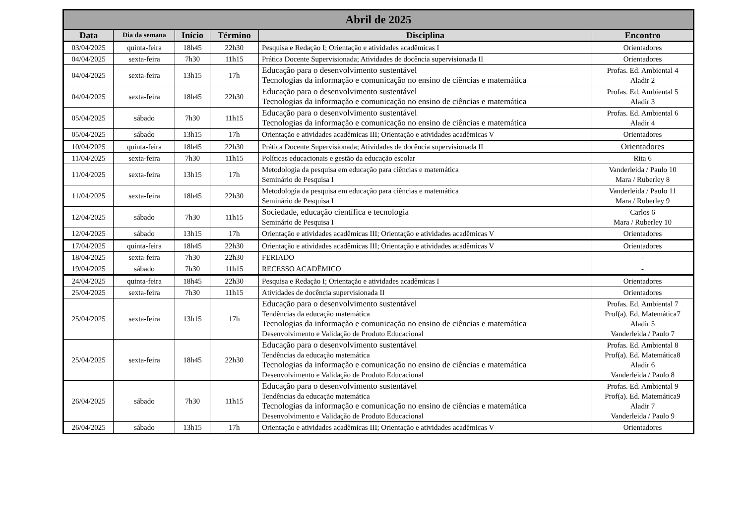| Abril de 2025 | | | | | |
| --- | --- | --- | --- | --- | --- |
| Data | Dia da semana | Início | Término | Disciplina | Encontro |
| 03/04/2025 | quinta-feira | 18h45 | 22h30 | Pesquisa e Redação I; Orientação e atividades acadêmicas I | Orientadores |
| 04/04/2025 | sexta-feira | 7h30 | 11h15 | Prática Docente Supervisionada; Atividades de docência supervisionada II | Orientadores |
| 04/04/2025 | sexta-feira | 13h15 | 17h | Educação para o desenvolvimento sustentável Tecnologias da informação e comunicação no ensino de ciências e matemática | Profas. Ed. Ambiental 4 Aladir 2 |
| 04/04/2025 | sexta-feira | 18h45 | 22h30 | Educação para o desenvolvimento sustentável Tecnologias da informação e comunicação no ensino de ciências e matemática | Profas. Ed. Ambiental 5 Aladir 3 |
| 05/04/2025 | sábado | 7h30 | 11h15 | Educação para o desenvolvimento sustentável Tecnologias da informação e comunicação no ensino de ciências e matemática | Profas. Ed. Ambiental 6 Aladir 4 |
| 05/04/2025 | sábado | 13h15 | 17h | Orientação e atividades acadêmicas III; Orientação e atividades acadêmicas V | Orientadores |
| 10/04/2025 | quinta-feira | 18h45 | 22h30 | Prática Docente Supervisionada; Atividades de docência supervisionada II | Orientadores |
| 11/04/2025 | sexta-feira | 7h30 | 11h15 | Políticas educacionais e gestão da educação escolar | Rita 6 |
| 11/04/2025 | sexta-feira | 13h15 | 17h | Metodologia da pesquisa em educação para ciências e matemática Seminário de Pesquisa I | Vanderleida / Paulo 10 Mara / Ruberley 8 |
| 11/04/2025 | sexta-feira | 18h45 | 22h30 | Metodologia da pesquisa em educação para ciências e matemática Seminário de Pesquisa I | Vanderleida / Paulo 11 Mara / Ruberley 9 |
| 12/04/2025 | sábado | 7h30 | 11h15 | Sociedade, educação científica e tecnologia Seminário de Pesquisa I | Carlos 6 Mara / Ruberley 10 |
| 12/04/2025 | sábado | 13h15 | 17h | Orientação e atividades acadêmicas III; Orientação e atividades acadêmicas V | Orientadores |
| 17/04/2025 | quinta-feira | 18h45 | 22h30 | Orientação e atividades acadêmicas III; Orientação e atividades acadêmicas V | Orientadores |
| 18/04/2025 | sexta-feira | 7h30 | 22h30 | FERIADO | - |
| 19/04/2025 | sábado | 7h30 | 11h15 | RECESSO ACADÊMICO | - |
| 24/04/2025 | quinta-feira | 18h45 | 22h30 | Pesquisa e Redação I; Orientação e atividades acadêmicas I | Orientadores |
| 25/04/2025 | sexta-feira | 7h30 | 11h15 | Atividades de docência supervisionada II | Orientadores |
| 25/04/2025 | sexta-feira | 13h15 | 17h | Educação para o desenvolvimento sustentável Tendências da educação matemática Tecnologias da informação e comunicação no ensino de ciências e matemática Desenvolvimento e Validação de Produto Educacional | Profas. Ed. Ambiental 7 Prof(a). Ed. Matemática7 Aladir 5 Vanderleida / Paulo 7 |
| 25/04/2025 | sexta-feira | 18h45 | 22h30 | Educação para o desenvolvimento sustentável Tendências da educação matemática Tecnologias da informação e comunicação no ensino de ciências e matemática Desenvolvimento e Validação de Produto Educacional | Profas. Ed. Ambiental 8 Prof(a). Ed. Matemática8 Aladir 6 Vanderleida / Paulo 8 |
| 26/04/2025 | sábado | 7h30 | 11h15 | Educação para o desenvolvimento sustentável Tendências da educação matemática Tecnologias da informação e comunicação no ensino de ciências e matemática Desenvolvimento e Validação de Produto Educacional | Profas. Ed. Ambiental 9 Prof(a). Ed. Matemática9 Aladir 7 Vanderleida / Paulo 9 |
| 26/04/2025 | sábado | 13h15 | 17h | Orientação e atividades acadêmicas III; Orientação e atividades acadêmicas V | Orientadores |